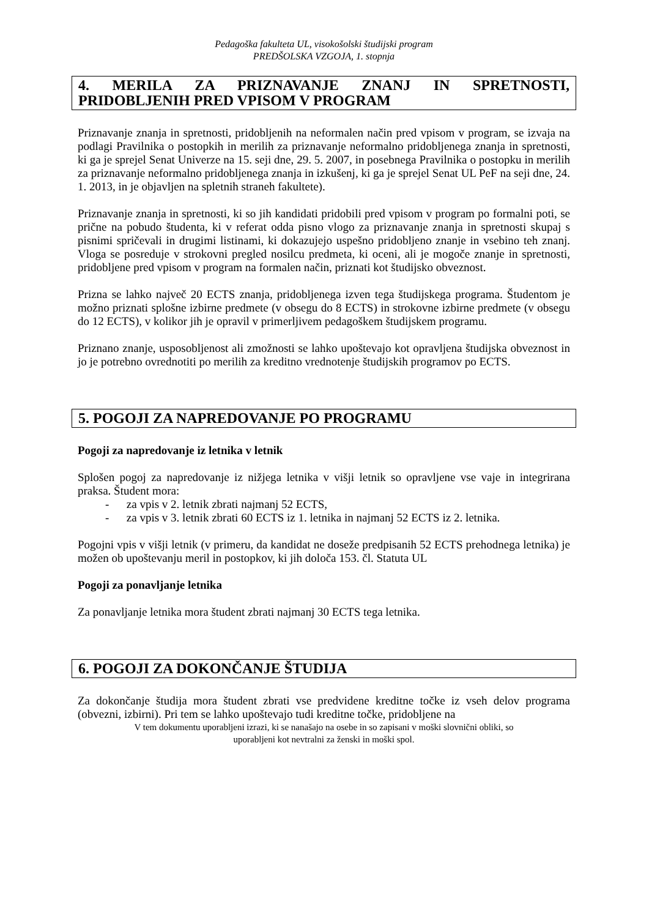Pedagoška fakulteta UL, visokošolski študijski program
PREDŠOLSKA VZGOJA, 1. stopnja
4. MERILA ZA PRIZNAVANJE ZNANJ IN SPRETNOSTI,
PRIDOBLJENIH PRED VPISOM V PROGRAM
Priznavanje znanja in spretnosti, pridobljenih na neformalen način pred vpisom v program, se izvaja na podlagi Pravilnika o postopkih in merilih za priznavanje neformalno pridobljenega znanja in spretnosti, ki ga je sprejel Senat Univerze na 15. seji dne, 29. 5. 2007, in posebnega Pravilnika o postopku in merilih za priznavanje neformalno pridobljenega znanja in izkušenj, ki ga je sprejel Senat UL PeF na seji dne, 24. 1. 2013, in je objavljen na spletnih straneh fakultete).
Priznavanje znanja in spretnosti, ki so jih kandidati pridobili pred vpisom v program po formalni poti, se prične na pobudo študenta, ki v referat odda pisno vlogo za priznavanje znanja in spretnosti skupaj s pisnimi spričevali in drugimi listinami, ki dokazujejo uspešno pridobljeno znanje in vsebino teh znanj. Vloga se posreduje v strokovni pregled nosilcu predmeta, ki oceni, ali je mogoče znanje in spretnosti, pridobljene pred vpisom v program na formalen način, priznati kot študijsko obveznost.
Prizna se lahko največ 20 ECTS znanja, pridobljenega izven tega študijskega programa. Študentom je možno priznati splošne izbirne predmete (v obsegu do 8 ECTS) in strokovne izbirne predmete (v obsegu do 12 ECTS), v kolikor jih je opravil v primerljivem pedagoškem študijskem programu.
Priznano znanje, usposobljenost ali zmožnosti se lahko upoštevajo kot opravljena študijska obveznost in jo je potrebno ovrednotiti po merilih za kreditno vrednotenje študijskih programov po ECTS.
5. POGOJI ZA NAPREDOVANJE PO PROGRAMU
Pogoji za napredovanje iz letnika v letnik
Splošen pogoj za napredovanje iz nižjega letnika v višji letnik so opravljene vse vaje in integrirana praksa. Študent mora:
- za vpis v 2. letnik zbrati najmanj 52 ECTS,
- za vpis v 3. letnik zbrati 60 ECTS iz 1. letnika in najmanj 52 ECTS iz 2. letnika.
Pogojni vpis v višji letnik (v primeru, da kandidat ne dosežе predpisanih 52 ECTS prehodnega letnika) je možen ob upoštevanju meril in postopkov, ki jih določa 153. čl. Statuta UL
Pogoji za ponavljanje letnika
Za ponavljanje letnika mora študent zbrati najmanj 30 ECTS tega letnika.
6. POGOJI ZA DOKONČANJE ŠTUDIJA
Za dokončanje študija mora študent zbrati vse predvidene kreditne točke iz vseh delov programa (obvezni, izbirni). Pri tem se lahko upoštevajo tudi kreditne točke, pridobljene na
V tem dokumentu uporabljeni izrazi, ki se nanašajo na osebe in so zapisani v moški slovnični obliki, so
uporabljeni kot nevtralni za ženski in moški spol.